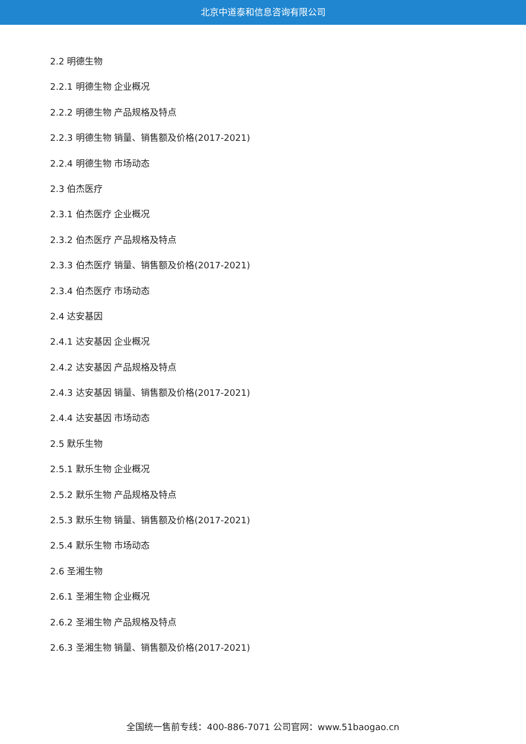北京中道泰和信息咨询有限公司
2.2 明德生物
2.2.1 明德生物 企业概况
2.2.2 明德生物 产品规格及特点
2.2.3 明德生物 销量、销售额及价格(2017-2021)
2.2.4 明德生物 市场动态
2.3 伯杰医疗
2.3.1 伯杰医疗 企业概况
2.3.2 伯杰医疗 产品规格及特点
2.3.3 伯杰医疗 销量、销售额及价格(2017-2021)
2.3.4 伯杰医疗 市场动态
2.4 达安基因
2.4.1 达安基因 企业概况
2.4.2 达安基因 产品规格及特点
2.4.3 达安基因 销量、销售额及价格(2017-2021)
2.4.4 达安基因 市场动态
2.5 默乐生物
2.5.1 默乐生物 企业概况
2.5.2 默乐生物 产品规格及特点
2.5.3 默乐生物 销量、销售额及价格(2017-2021)
2.5.4 默乐生物 市场动态
2.6 圣湘生物
2.6.1 圣湘生物 企业概况
2.6.2 圣湘生物 产品规格及特点
2.6.3 圣湘生物 销量、销售额及价格(2017-2021)
全国统一售前专线：400-886-7071 公司官网：www.51baogao.cn